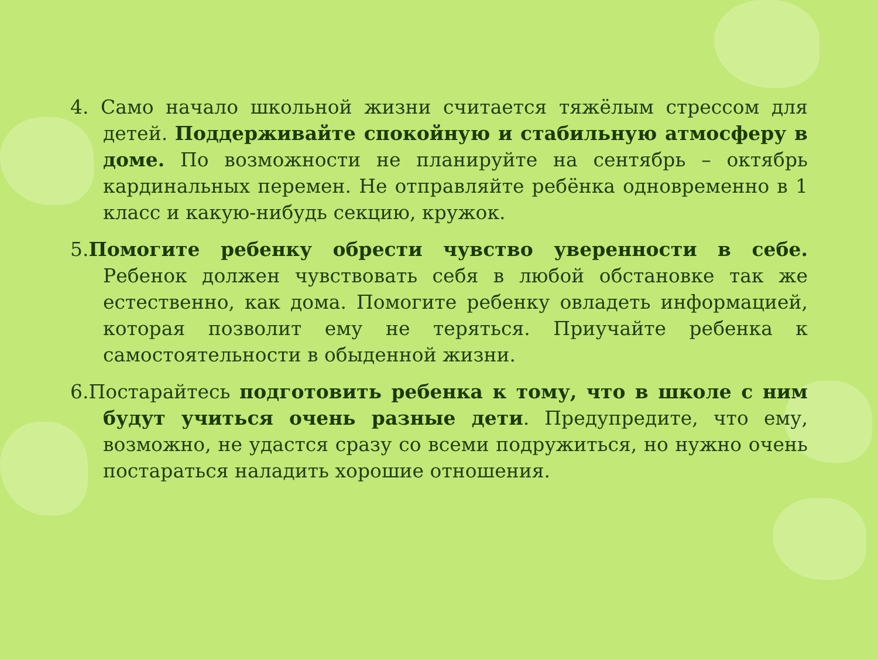4. Само начало школьной жизни считается тяжёлым стрессом для детей. Поддерживайте спокойную и стабильную атмосферу в доме. По возможности не планируйте на сентябрь – октябрь кардинальных перемен. Не отправляйте ребёнка одновременно в 1 класс и какую-нибудь секцию, кружок.
5.Помогите ребенку обрести чувство уверенности в себе. Ребенок должен чувствовать себя в любой обстановке так же естественно, как дома. Помогите ребенку овладеть информацией, которая позволит ему не теряться. Приучайте ребенка к самостоятельности в обыденной жизни.
6.Постарайтесь подготовить ребенка к тому, что в школе с ним будут учиться очень разные дети. Предупредите, что ему, возможно, не удастся сразу со всеми подружиться, но нужно очень постараться наладить хорошие отношения.